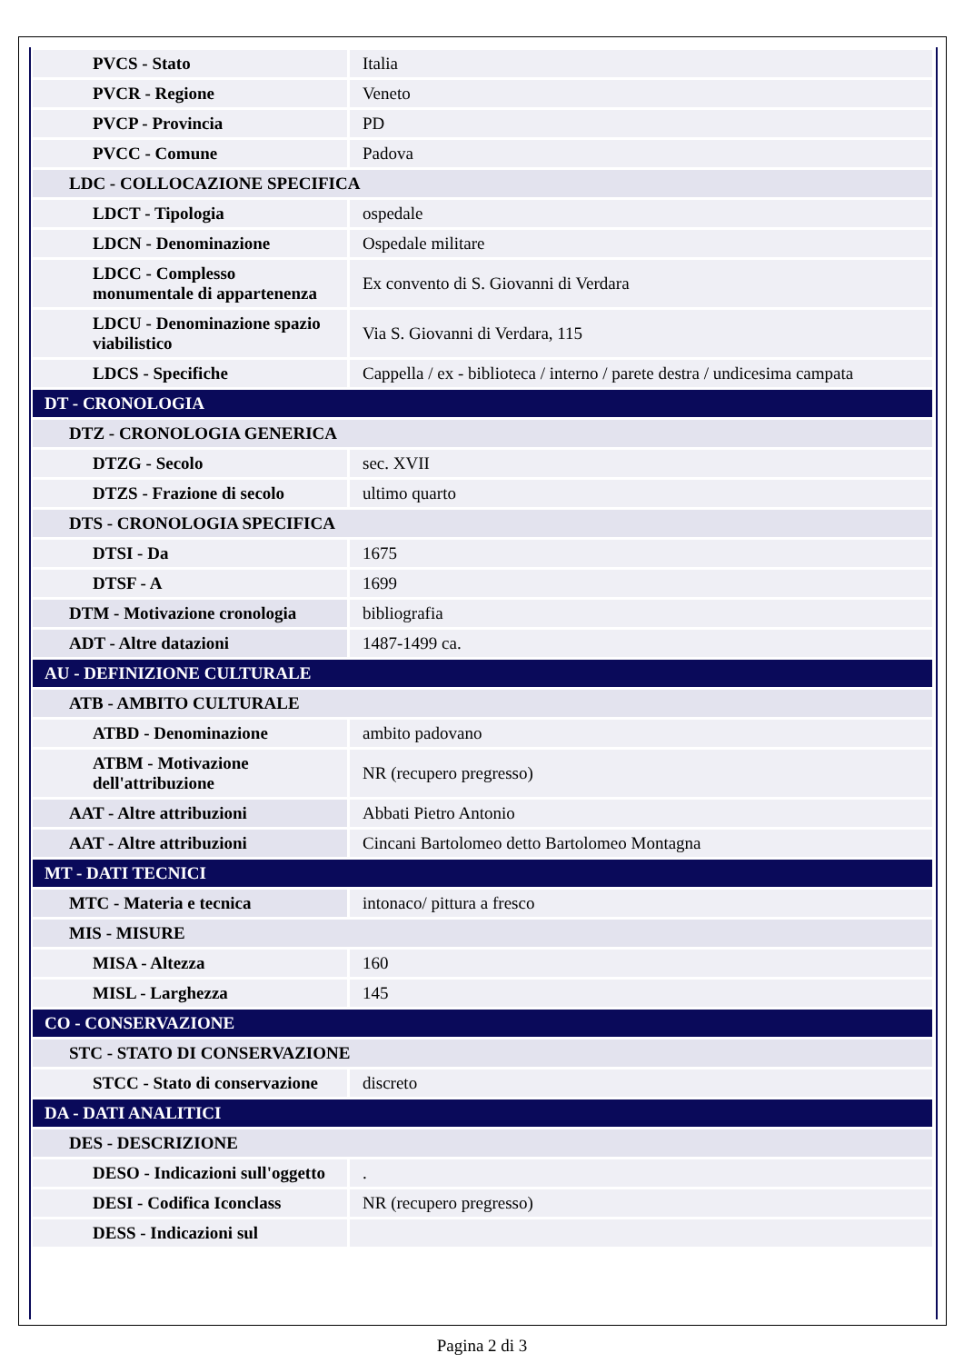| PVCS - Stato | Italia |
| PVCR - Regione | Veneto |
| PVCP - Provincia | PD |
| PVCC - Comune | Padova |
| LDC - COLLOCAZIONE SPECIFICA | |
| LDCT - Tipologia | ospedale |
| LDCN - Denominazione | Ospedale militare |
| LDCC - Complesso monumentale di appartenenza | Ex convento di S. Giovanni di Verdara |
| LDCU - Denominazione spazio viabilistico | Via S. Giovanni di Verdara, 115 |
| LDCS - Specifiche | Cappella / ex - biblioteca / interno / parete destra / undicesima campata |
| DT - CRONOLOGIA | |
| DTZ - CRONOLOGIA GENERICA | |
| DTZG - Secolo | sec. XVII |
| DTZS - Frazione di secolo | ultimo quarto |
| DTS - CRONOLOGIA SPECIFICA | |
| DTSI - Da | 1675 |
| DTSF - A | 1699 |
| DTM - Motivazione cronologia | bibliografia |
| ADT - Altre datazioni | 1487-1499 ca. |
| AU - DEFINIZIONE CULTURALE | |
| ATB - AMBITO CULTURALE | |
| ATBD - Denominazione | ambito padovano |
| ATBM - Motivazione dell'attribuzione | NR (recupero pregresso) |
| AAT - Altre attribuzioni | Abbati Pietro Antonio |
| AAT - Altre attribuzioni | Cincani Bartolomeo detto Bartolomeo Montagna |
| MT - DATI TECNICI | |
| MTC - Materia e tecnica | intonaco/ pittura a fresco |
| MIS - MISURE | |
| MISA - Altezza | 160 |
| MISL - Larghezza | 145 |
| CO - CONSERVAZIONE | |
| STC - STATO DI CONSERVAZIONE | |
| STCC - Stato di conservazione | discreto |
| DA - DATI ANALITICI | |
| DES - DESCRIZIONE | |
| DESO - Indicazioni sull'oggetto | . |
| DESI - Codifica Iconclass | NR (recupero pregresso) |
| DESS - Indicazioni sul | |
Pagina 2 di 3